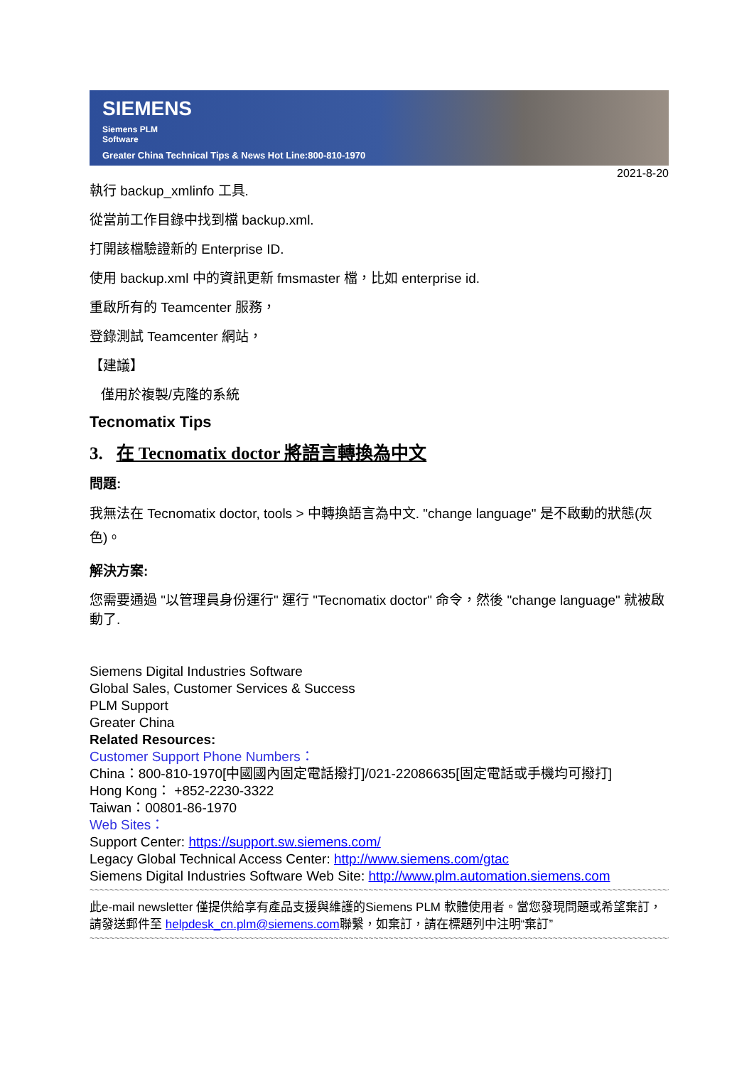SIEMENS
Siemens PLM
Software
Greater China Technical Tips & News Hot Line:800-810-1970
2021-8-20
執行 backup_xmlinfo 工具.
從當前工作目錄中找到檔 backup.xml.
打開該檔驗證新的 Enterprise ID.
使用 backup.xml 中的資訊更新 fmsmaster 檔，比如 enterprise id.
重啟所有的 Teamcenter 服務，
登錄測試 Teamcenter 網站，
【建議】
僅用於複製/克隆的系統
Tecnomatix Tips
3. 在 Tecnomatix doctor 將語言轉換為中文
問題:
我無法在 Tecnomatix doctor, tools > 中轉換語言為中文. "change language" 是不啟動的狀態(灰色)。
解決方案:
您需要通過 "以管理員身份運行" 運行 "Tecnomatix doctor" 命令，然後 "change language" 就被啟動了.
Siemens Digital Industries Software
Global Sales, Customer Services & Success
PLM Support
Greater China
Related Resources:
Customer Support Phone Numbers：
China：800-810-1970[中國國內固定電話撥打]/021-22086635[固定電話或手機均可撥打]
Hong Kong： +852-2230-3322
Taiwan：00801-86-1970
Web Sites：
Support Center: https://support.sw.siemens.com/
Legacy Global Technical Access Center: http://www.siemens.com/gtac
Siemens Digital Industries Software Web Site: http://www.plm.automation.siemens.com
~~~~~~~~~~~~~~~~~~~~~~~~~~~~~~~~~~~~~~~~~~~~~~~~~~~~~~~~~~~~~~~~~~~~~~~~~~~~~~~~~~~~~~~~~~~~~~~~~~~~~~~~~~~~~~~~~~~~~~~~~~~~~~~~
此e-mail newsletter 僅提供給享有產品支援與維護的Siemens PLM 軟體使用者。當您發現問題或希望棄訂，請發送郵件至 helpdesk_cn.plm@siemens.com聯繫，如棄訂，請在標題列中注明“棄訂”
~~~~~~~~~~~~~~~~~~~~~~~~~~~~~~~~~~~~~~~~~~~~~~~~~~~~~~~~~~~~~~~~~~~~~~~~~~~~~~~~~~~~~~~~~~~~~~~~~~~~~~~~~~~~~~~~~~~~~~~~~~~~~~~~